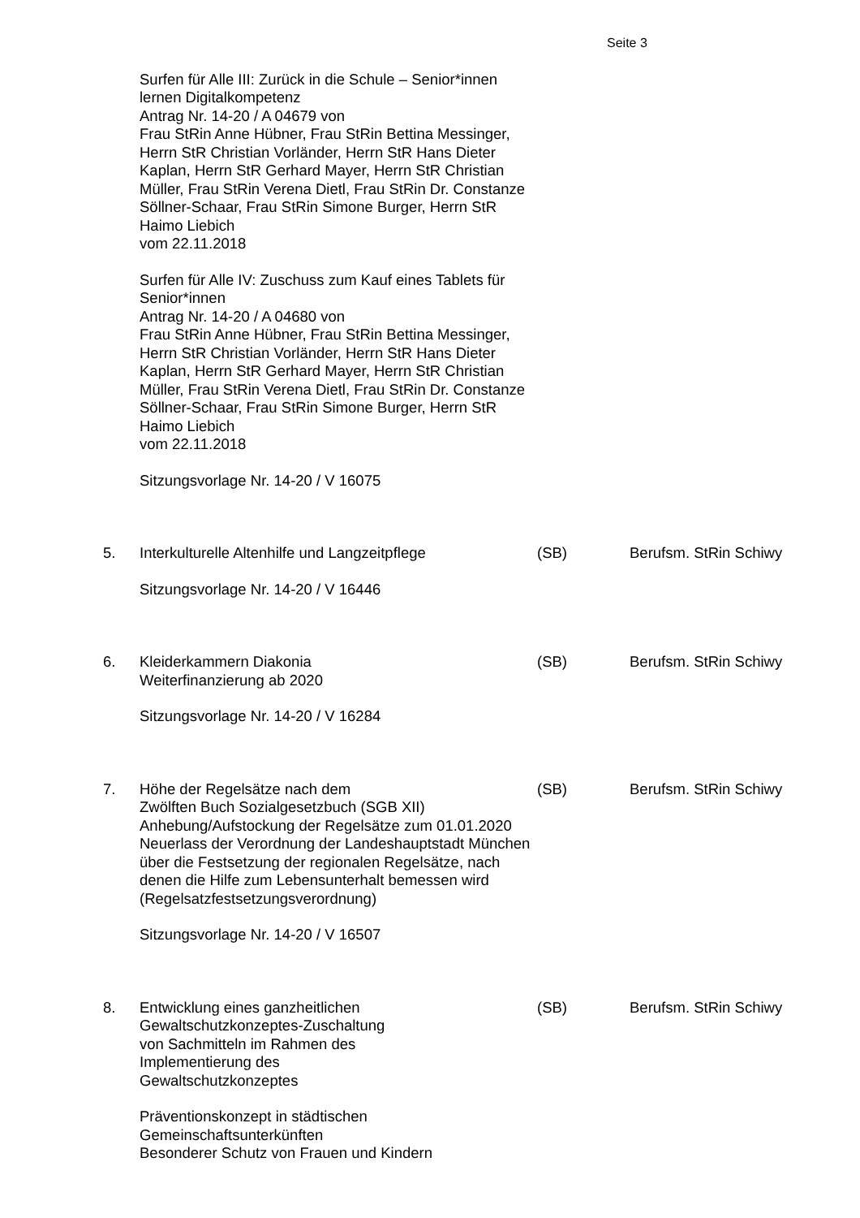Seite 3
Surfen für Alle III: Zurück in die Schule – Senior*innen lernen Digitalkompetenz
Antrag Nr. 14-20 / A 04679 von
Frau StRin Anne Hübner, Frau StRin Bettina Messinger, Herrn StR Christian Vorländer, Herrn StR Hans Dieter Kaplan, Herrn StR Gerhard Mayer, Herrn StR Christian Müller, Frau StRin Verena Dietl, Frau StRin Dr. Constanze Söllner-Schaar, Frau StRin Simone Burger, Herrn StR Haimo Liebich
vom 22.11.2018
Surfen für Alle IV: Zuschuss zum Kauf eines Tablets für Senior*innen
Antrag Nr. 14-20 / A 04680 von
Frau StRin Anne Hübner, Frau StRin Bettina Messinger, Herrn StR Christian Vorländer, Herrn StR Hans Dieter Kaplan, Herrn StR Gerhard Mayer, Herrn StR Christian Müller, Frau StRin Verena Dietl, Frau StRin Dr. Constanze Söllner-Schaar, Frau StRin Simone Burger, Herrn StR Haimo Liebich
vom 22.11.2018
Sitzungsvorlage Nr. 14-20 / V 16075
5. Interkulturelle Altenhilfe und Langzeitpflege
Sitzungsvorlage Nr. 14-20 / V 16446
(SB) Berufsm. StRin Schiwy
6. Kleiderkammern Diakonia
Weiterfinanzierung ab 2020
Sitzungsvorlage Nr. 14-20 / V 16284
(SB) Berufsm. StRin Schiwy
7. Höhe der Regelsätze nach dem
Zwölften Buch Sozialgesetzbuch (SGB XII)
Anhebung/Aufstockung der Regelsätze zum 01.01.2020
Neuerlass der Verordnung der Landeshauptstadt München über die Festsetzung der regionalen Regelsätze, nach denen die Hilfe zum Lebensunterhalt bemessen wird
(Regelsatzfestsetzungsverordnung)
Sitzungsvorlage Nr. 14-20 / V 16507
(SB) Berufsm. StRin Schiwy
8. Entwicklung eines ganzheitlichen
Gewaltschutzkonzeptes-Zuschaltung
von Sachmitteln im Rahmen des
Implementierung des
Gewaltschutzkonzeptes
Präventionskonzept in städtischen
Gemeinschaftsunterkünften
Besonderer Schutz von Frauen und Kindern
(SB) Berufsm. StRin Schiwy